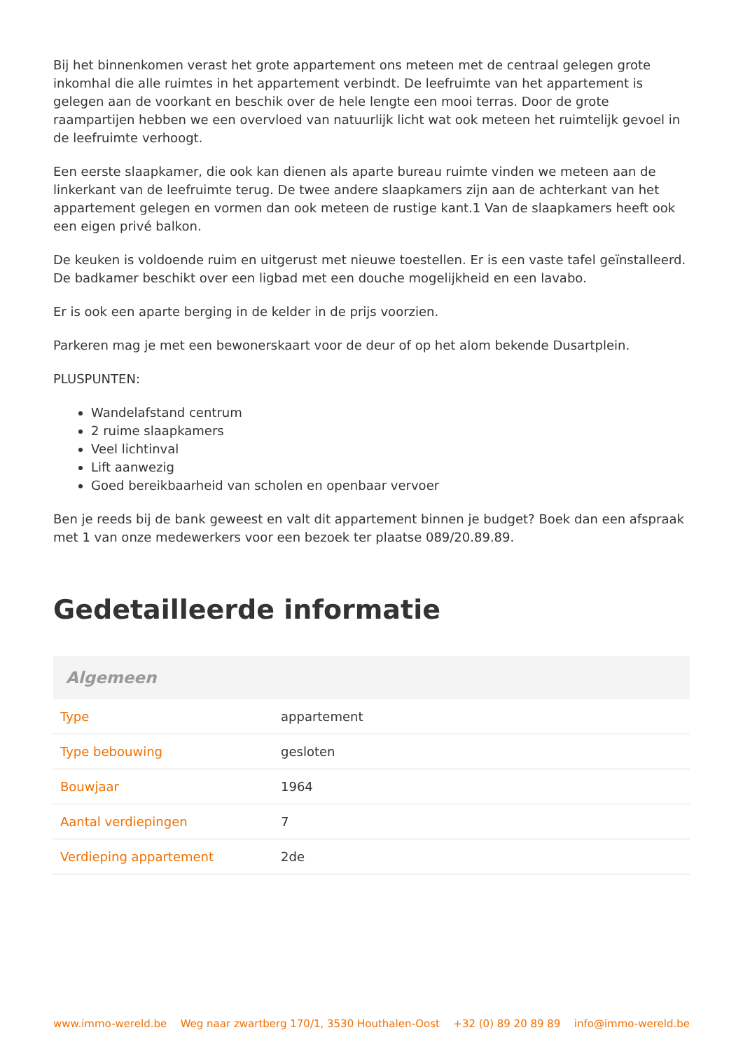Bij het binnenkomen verast het grote appartement ons meteen met de centraal gelegen grote inkomhal die alle ruimtes in het appartement verbindt. De leefruimte van het appartement is gelegen aan de voorkant en beschik over de hele lengte een mooi terras. Door de grote raampartijen hebben we een overvloed van natuurlijk licht wat ook meteen het ruimtelijk gevoel in de leefruimte verhoogt.
Een eerste slaapkamer, die ook kan dienen als aparte bureau ruimte vinden we meteen aan de linkerkant van de leefruimte terug. De twee andere slaapkamers zijn aan de achterkant van het appartement gelegen en vormen dan ook meteen de rustige kant.1 Van de slaapkamers heeft ook een eigen privé balkon.
De keuken is voldoende ruim en uitgerust met nieuwe toestellen. Er is een vaste tafel geïnstalleerd. De badkamer beschikt over een ligbad met een douche mogelijkheid en een lavabo.
Er is ook een aparte berging in de kelder in de prijs voorzien.
Parkeren mag je met een bewonerskaart voor de deur of op het alom bekende Dusartplein.
PLUSPUNTEN:
Wandelafstand centrum
2 ruime slaapkamers
Veel lichtinval
Lift aanwezig
Goed bereikbaarheid van scholen en openbaar vervoer
Ben je reeds bij de bank geweest en valt dit appartement binnen je budget? Boek dan een afspraak met 1 van onze medewerkers voor een bezoek ter plaatse 089/20.89.89.
Gedetailleerde informatie
| Algemeen | |
| --- | --- |
| Type | appartement |
| Type bebouwing | gesloten |
| Bouwjaar | 1964 |
| Aantal verdiepingen | 7 |
| Verdieping appartement | 2de |
www.immo-wereld.be Weg naar zwartberg 170/1, 3530 Houthalen-Oost +32 (0) 89 20 89 89 info@immo-wereld.be